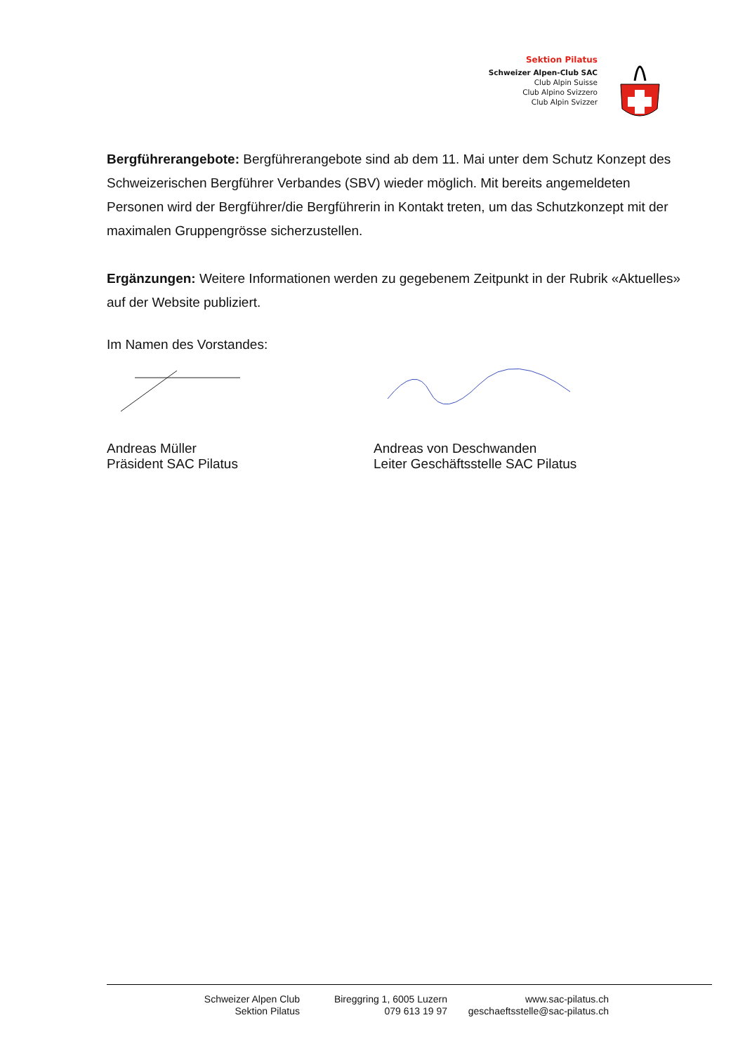Sektion Pilatus
Schweizer Alpen-Club SAC
Club Alpin Suisse
Club Alpino Svizzero
Club Alpin Svizzer
Bergführerangebote: Bergführerangebote sind ab dem 11. Mai unter dem Schutz Konzept des Schweizerischen Bergführer Verbandes (SBV) wieder möglich. Mit bereits angemeldeten Personen wird der Bergführer/die Bergführerin in Kontakt treten, um das Schutzkonzept mit der maximalen Gruppengrösse sicherzustellen.
Ergänzungen: Weitere Informationen werden zu gegebenem Zeitpunkt in der Rubrik «Aktuelles» auf der Website publiziert.
Im Namen des Vorstandes:
Andreas Müller
Präsident SAC Pilatus
Andreas von Deschwanden
Leiter Geschäftsstelle SAC Pilatus
Schweizer Alpen Club
Sektion Pilatus
Bireggring 1, 6005 Luzern
079 613 19 97
www.sac-pilatus.ch
geschaeftsstelle@sac-pilatus.ch